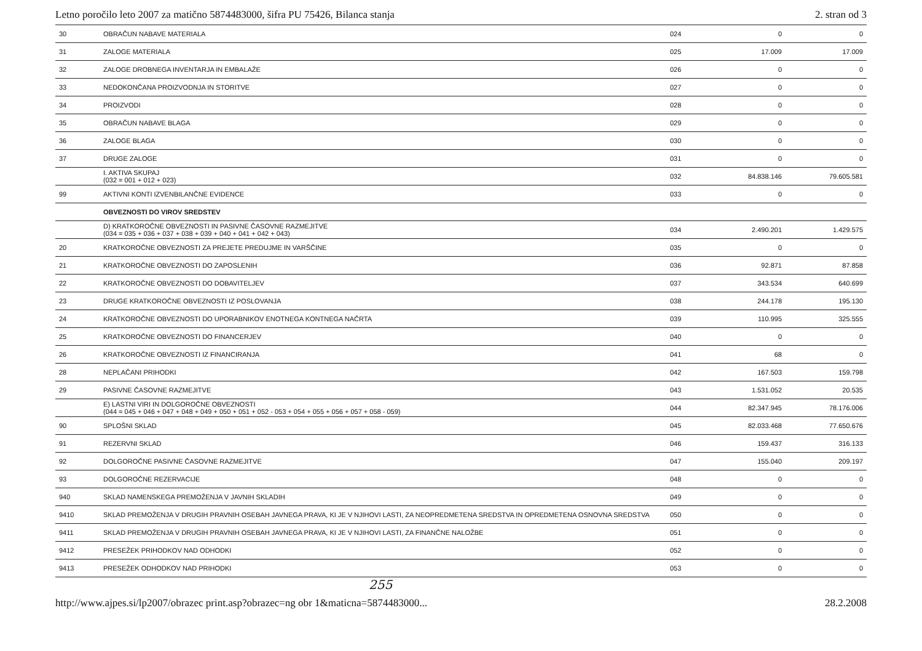Letno poročilo leto 2007 za matično 5874483000, šifra PU 75426, Bilanca stanja 2. stran od 3
| 30 | OBRAČUN NABAVE MATERIALA | 024 | 0 | 0 |
| 31 | ZALOGE MATERIALA | 025 | 17.009 | 17.009 |
| 32 | ZALOGE DROBNEGA INVENTARJA IN EMBALAŽE | 026 | 0 | 0 |
| 33 | NEDOKONČANA PROIZVODNJA IN STORITVE | 027 | 0 | 0 |
| 34 | PROIZVODI | 028 | 0 | 0 |
| 35 | OBRAČUN NABAVE BLAGA | 029 | 0 | 0 |
| 36 | ZALOGE BLAGA | 030 | 0 | 0 |
| 37 | DRUGE ZALOGE | 031 | 0 | 0 |
| | I. AKTIVA SKUPAJ (032 = 001 + 012 + 023) | 032 | 84.838.146 | 79.605.581 |
| 99 | AKTIVNI KONTI IZVENBILANČNE EVIDENCE | 033 | 0 | 0 |
| | OBVEZNOSTI DO VIROV SREDSTEV | | | |
| | D) KRATKOROČNE OBVEZNOSTI IN PASIVNE ČASOVNE RAZMEJITVE (034 = 035 + 036 + 037 + 038 + 039 + 040 + 041 + 042 + 043) | 034 | 2.490.201 | 1.429.575 |
| 20 | KRATKOROČNE OBVEZNOSTI ZA PREJETE PREDUJME IN VARŠČINE | 035 | 0 | 0 |
| 21 | KRATKOROČNE OBVEZNOSTI DO ZAPOSLENIH | 036 | 92.871 | 87.858 |
| 22 | KRATKOROČNE OBVEZNOSTI DO DOBAVITELJEV | 037 | 343.534 | 640.699 |
| 23 | DRUGE KRATKOROČNE OBVEZNOSTI IZ POSLOVANJA | 038 | 244.178 | 195.130 |
| 24 | KRATKOROČNE OBVEZNOSTI DO UPORABNIKOV ENOTNEGA KONTNEGA NAČRTA | 039 | 110.995 | 325.555 |
| 25 | KRATKOROČNE OBVEZNOSTI DO FINANCERJEV | 040 | 0 | 0 |
| 26 | KRATKOROČNE OBVEZNOSTI IZ FINANCIRANJA | 041 | 68 | 0 |
| 28 | NEPLAČANI PRIHODKI | 042 | 167.503 | 159.798 |
| 29 | PASIVNE ČASOVNE RAZMEJITVE | 043 | 1.531.052 | 20.535 |
| | E) LASTNI VIRI IN DOLGOROČNE OBVEZNOSTI (044 = 045 + 046 + 047 + 048 + 049 + 050 + 051 + 052 - 053 + 054 + 055 + 056 + 057 + 058 - 059) | 044 | 82.347.945 | 78.176.006 |
| 90 | SPLOŠNI SKLAD | 045 | 82.033.468 | 77.650.676 |
| 91 | REZERVNI SKLAD | 046 | 159.437 | 316.133 |
| 92 | DOLGOROČNE PASIVNE ČASOVNE RAZMEJITVE | 047 | 155.040 | 209.197 |
| 93 | DOLGOROČNE REZERVACIJE | 048 | 0 | 0 |
| 940 | SKLAD NAMENSKEGA PREMOŽENJA V JAVNIH SKLADIH | 049 | 0 | 0 |
| 9410 | SKLAD PREMOŽENJA V DRUGIH PRAVNIH OSEBAH JAVNEGA PRAVA, KI JE V NJIHOVI LASTI, ZA NEOPREDMETENA SREDSTVA IN OPREDMETENA OSNOVNA SREDSTVA | 050 | 0 | 0 |
| 9411 | SKLAD PREMOŽENJA V DRUGIH PRAVNIH OSEBAH JAVNEGA PRAVA, KI JE V NJIHOVI LASTI, ZA FINANČNE NALOŽBE | 051 | 0 | 0 |
| 9412 | PRESEŽEK PRIHODKOV NAD ODHODKI | 052 | 0 | 0 |
| 9413 | PRESEŽEK ODHODKOV NAD PRIHODKI | 053 | 0 | 0 |
255
http://www.ajpes.si/lp2007/obrazec print.asp?obrazec=ng obr 1&maticna=5874483000... 28.2.2008